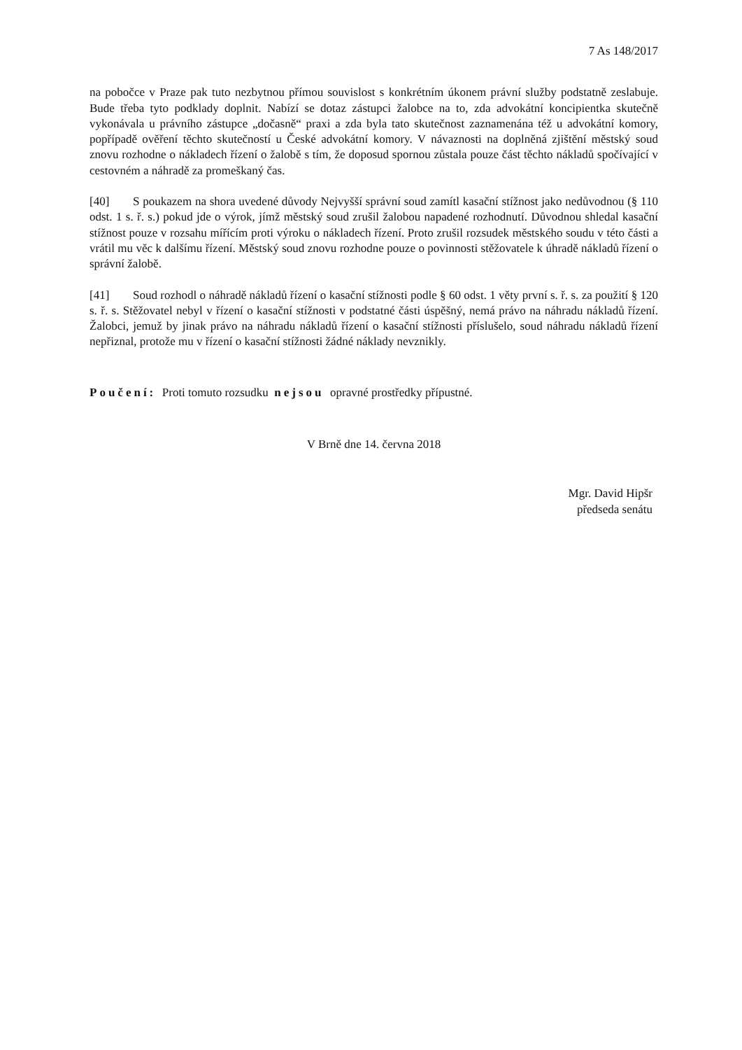7 As 148/2017
na pobočce v Praze pak tuto nezbytnou přímou souvislost s konkrétním úkonem právní služby podstatně zeslabuje. Bude třeba tyto podklady doplnit. Nabízí se dotaz zástupci žalobce na to, zda advokátní koncipientka skutečně vykonávala u právního zástupce „dočasně“ praxi a zda byla tato skutečnost zaznamenána též u advokátní komory, popřípadě ověření těchto skutečností u České advokátní komory. V návaznosti na doplněná zjištění městský soud znovu rozhodne o nákladech řízení o žalobě s tím, že doposud spornou zůstala pouze část těchto nákladů spočívající v cestovném a náhradě za promeškaný čas.
[40] S poukazem na shora uvedené důvody Nejvyšší správní soud zamítl kasační stížnost jako nedůvodnou (§ 110 odst. 1 s. ř. s.) pokud jde o výrok, jímž městský soud zrušil žalobou napadené rozhodnutí. Důvodnou shledal kasační stížnost pouze v rozsahu mířícím proti výroku o nákladech řízení. Proto zrušil rozsudek městského soudu v této části a vrátil mu věc k dalšímu řízení. Městský soud znovu rozhodne pouze o povinnosti stěžovatele k úhradě nákladů řízení o správní žalobě.
[41] Soud rozhodl o náhradě nákladů řízení o kasační stížnosti podle § 60 odst. 1 věty první s. ř. s. za použití § 120 s. ř. s. Stěžovatel nebyl v řízení o kasační stížnosti v podstatné části úspěšný, nemá právo na náhradu nákladů řízení. Žalobci, jemuž by jinak právo na náhradu nákladů řízení o kasační stížnosti příslušelo, soud náhradu nákladů řízení nepřiznal, protože mu v řízení o kasační stížnosti žádné náklady nevznikly.
Poučení: Proti tomuto rozsudku nejsou opravné prostředky přípustné.
V Brně dne 14. června 2018
Mgr. David Hipšr
předseda senátu